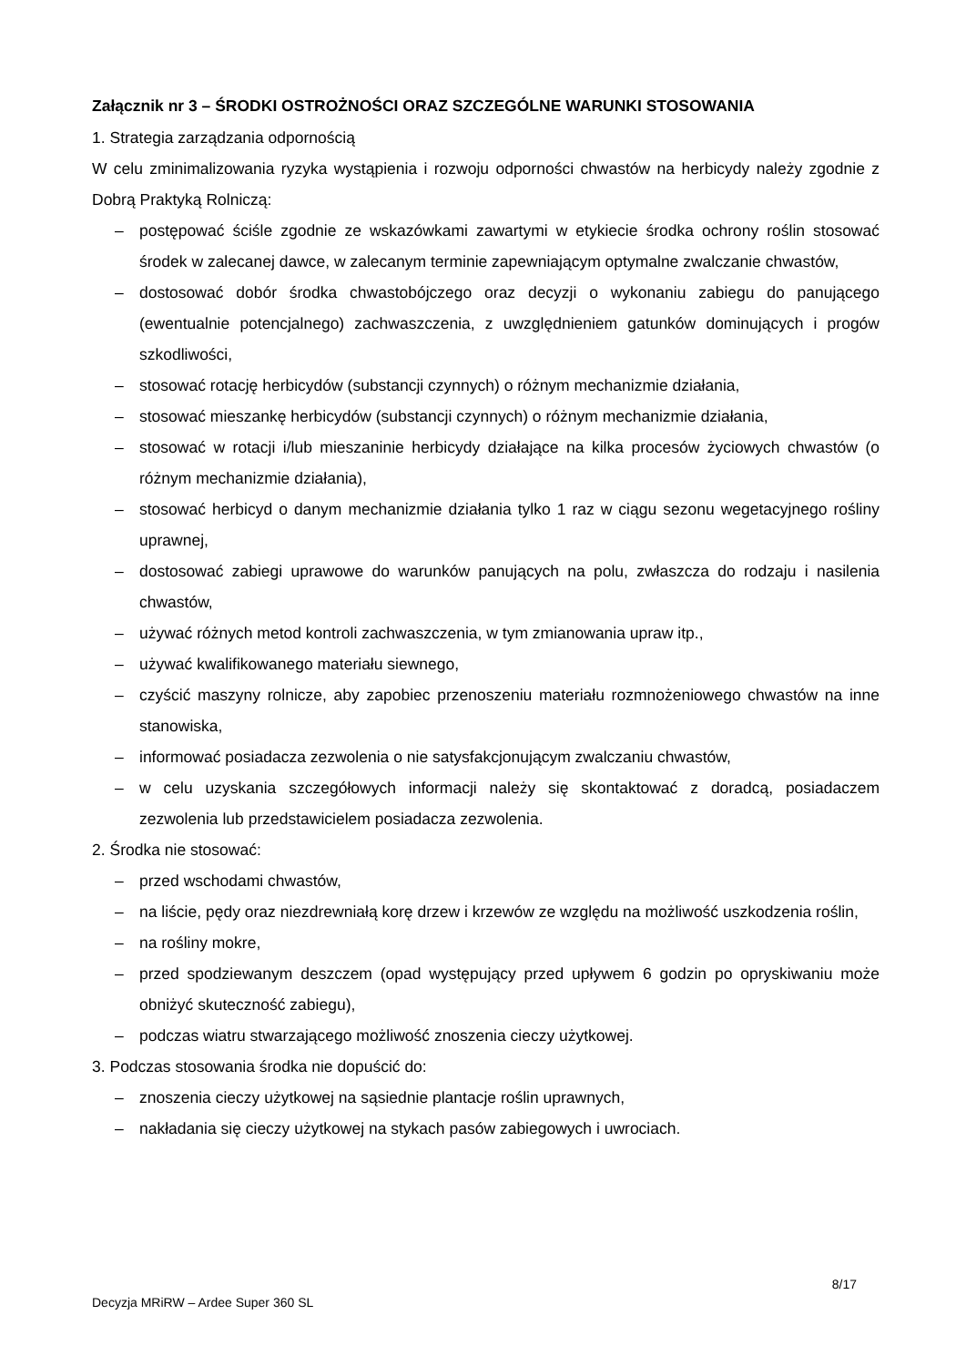Załącznik nr 3 – ŚRODKI OSTROŻNOŚCI ORAZ SZCZEGÓLNE WARUNKI STOSOWANIA
1. Strategia zarządzania odpornością
W celu zminimalizowania ryzyka wystąpienia i rozwoju odporności chwastów na herbicydy należy zgodnie z Dobrą Praktyką Rolniczą:
– postępować ściśle zgodnie ze wskazówkami zawartymi w etykiecie środka ochrony roślin stosować środek w zalecanej dawce, w zalecanym terminie zapewniającym optymalne zwalczanie chwastów,
– dostosować dobór środka chwastobójczego oraz decyzji o wykonaniu zabiegu do panującego (ewentualnie potencjalnego) zachwaszczenia, z uwzględnieniem gatunków dominujących i progów szkodliwości,
– stosować rotację herbicydów (substancji czynnych) o różnym mechanizmie działania,
– stosować mieszankę herbicydów (substancji czynnych) o różnym mechanizmie działania,
– stosować w rotacji i/lub mieszaninie herbicydy działające na kilka procesów życiowych chwastów (o różnym mechanizmie działania),
– stosować herbicyd o danym mechanizmie działania tylko 1 raz w ciągu sezonu wegetacyjnego rośliny uprawnej,
– dostosować zabiegi uprawowe do warunków panujących na polu, zwłaszcza do rodzaju i nasilenia chwastów,
– używać różnych metod kontroli zachwaszczenia, w tym zmianowania upraw itp.,
– używać kwalifikowanego materiału siewnego,
– czyścić maszyny rolnicze, aby zapobiec przenoszeniu materiału rozmnożeniowego chwastów na inne stanowiska,
– informować posiadacza zezwolenia o nie satysfakcjonującym zwalczaniu chwastów,
– w celu uzyskania szczegółowych informacji należy się skontaktować z doradcą, posiadaczem zezwolenia lub przedstawicielem posiadacza zezwolenia.
2. Środka nie stosować:
– przed wschodami chwastów,
– na liście, pędy oraz niezdrewniałą korę drzew i krzewów ze względu na możliwość uszkodzenia roślin,
– na rośliny mokre,
– przed spodziewanym deszczem (opad występujący przed upływem 6 godzin po opryskiwaniu może obniżyć skuteczność zabiegu),
– podczas wiatru stwarzającego możliwość znoszenia cieczy użytkowej.
3. Podczas stosowania środka nie dopuścić do:
– znoszenia cieczy użytkowej na sąsiednie plantacje roślin uprawnych,
– nakładania się cieczy użytkowej na stykach pasów zabiegowych i uwrociach.
8/17
Decyzja MRiRW – Ardee Super 360 SL